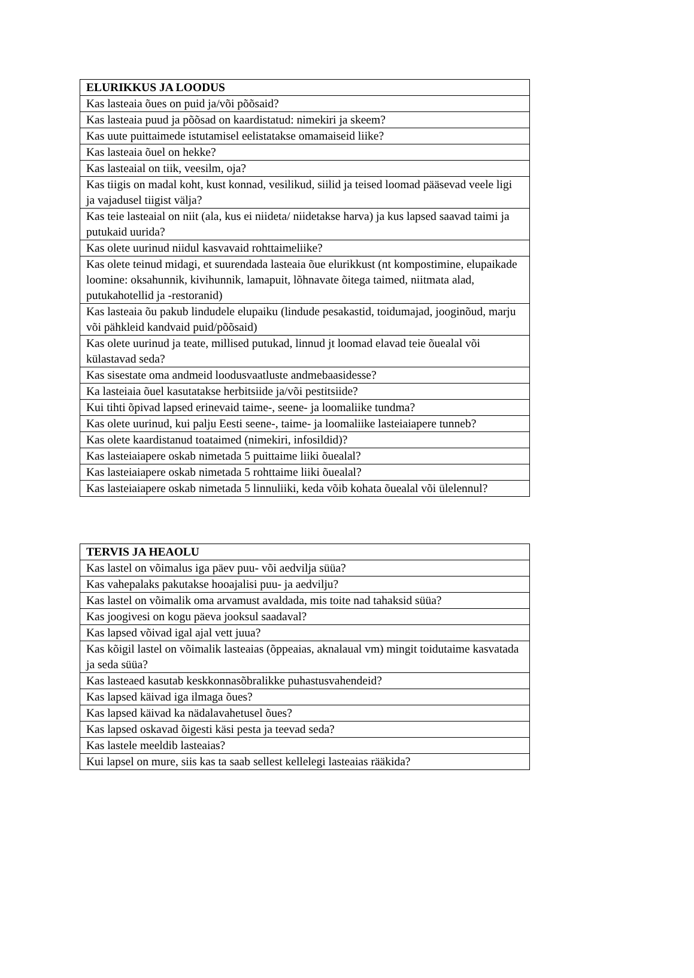| ELURIKKUS JA LOODUS |
| --- |
| Kas lasteaia õues on puid ja/või põõsaid? |
| Kas lasteaia puud ja põõsad on kaardistatud: nimekiri ja skeem? |
| Kas uute puittaimede istutamisel eelistatakse omamaiseid liike? |
| Kas lasteaia õuel on hekke? |
| Kas lasteaial on tiik, veesilm, oja? |
| Kas tiigis on madal koht, kust konnad, vesilikud, siilid ja teised loomad pääsevad veele ligi ja vajadusel tiigist välja? |
| Kas teie lasteaial on niit (ala, kus ei niideta/ niidetakse harva) ja kus lapsed saavad taimi ja putukaid uurida? |
| Kas olete uurinud niidul kasvavaid rohttaimeliike? |
| Kas olete teinud midagi, et suurendada lasteaia õue elurikkust (nt kompostimine, elupaikade loomine: oksahunnik, kivihunnik, lamapuit, lõhnavate õitega taimed, niitmata alad, putukahotellid ja -restoranid) |
| Kas lasteaia õu pakub lindudele elupaiku (lindude pesakastid, toidumajad, jooginõud, marju või pähkleid kandvaid puid/põõsaid) |
| Kas olete uurinud ja teate, millised putukad, linnud jt loomad elavad teie õuealal või külastavad seda? |
| Kas sisestate oma andmeid loodusvaatluste andmebaasidesse? |
| Ka lasteiaia õuel kasutatakse herbitsiide ja/või pestitsiide? |
| Kui tihti õpivad lapsed erinevaid taime-, seene- ja loomaliike tundma? |
| Kas olete uurinud, kui palju Eesti seene-, taime- ja loomaliike lasteiaiapere tunneb? |
| Kas olete kaardistanud toataimed (nimekiri, infosildid)? |
| Kas lasteiaiapere oskab nimetada 5 puittaime liiki õuealal? |
| Kas lasteiaiapere oskab nimetada 5 rohttaime liiki õuealal? |
| Kas lasteiaiapere oskab nimetada 5 linnuliiki, keda võib kohata õuealal või ülelennul? |
| TERVIS JA HEAOLU |
| --- |
| Kas lastel on võimalus iga päev puu- või aedvilja süüa? |
| Kas vahepalaks pakutakse hooajalisi puu- ja aedvilju? |
| Kas lastel on võimalik oma arvamust avaldada, mis toite nad tahaksid süüa? |
| Kas joogivesi on kogu päeva jooksul saadaval? |
| Kas lapsed võivad igal ajal vett juua? |
| Kas kõigil lastel on võimalik lasteaias (õppeaias, aknalaual vm) mingit toidutaime kasvatada ja seda süüa? |
| Kas lasteaed kasutab keskkonnasõbralikke puhastusvahendeid? |
| Kas lapsed käivad iga ilmaga õues? |
| Kas lapsed käivad ka nädalavahetusel õues? |
| Kas lapsed oskavad õigesti käsi pesta ja teevad seda? |
| Kas lastele meeldib lasteaias? |
| Kui lapsel on mure, siis kas ta saab sellest kellelegi lasteaias rääkida? |